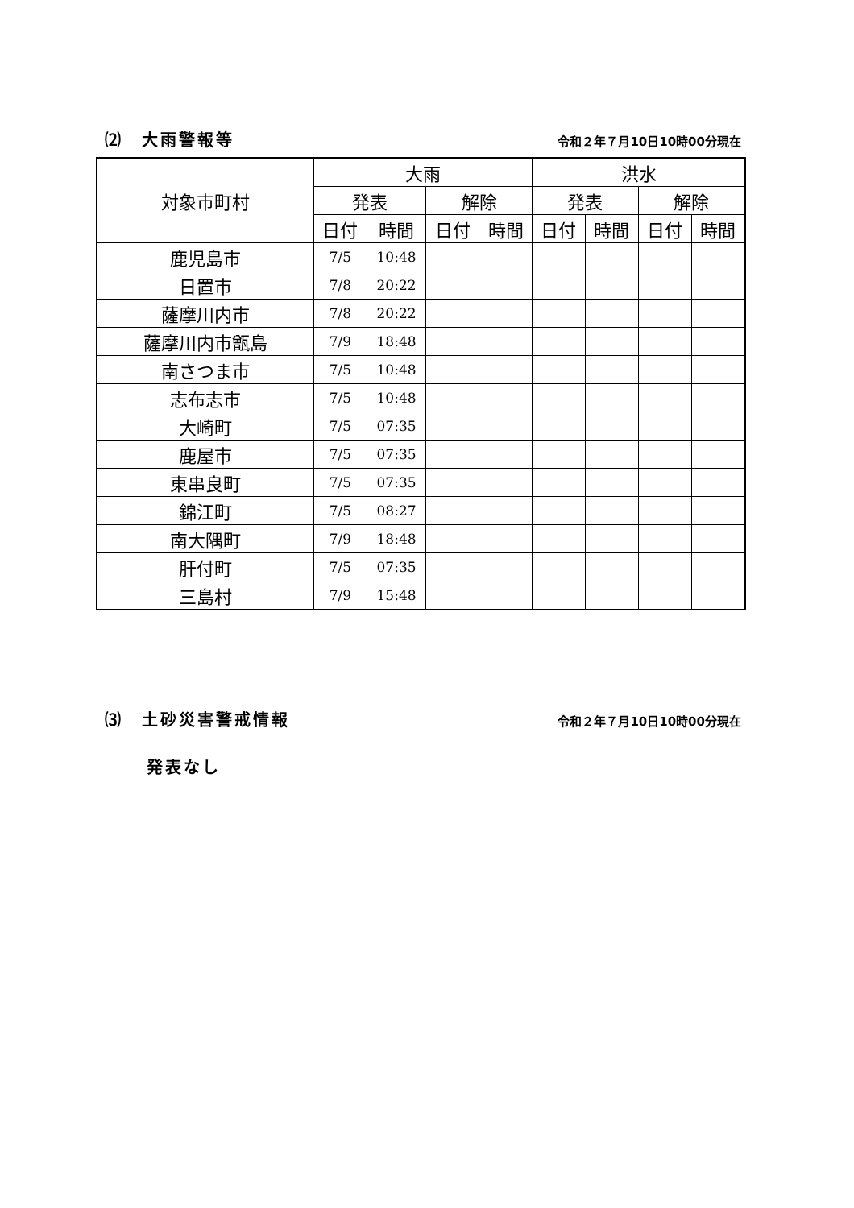⑵　大雨警報等 令和２年７月10日10時00分現在
| 対象市町村 | 大雨 | | | | 洪水 | | | |
| --- | --- | --- | --- | --- | --- | --- | --- | --- |
| | 発表 | | 解除 | | 発表 | | 解除 | |
| | 日付 | 時間 | 日付 | 時間 | 日付 | 時間 | 日付 | 時間 |
| 鹿児島市 | 7/5 | 10:48 | | | | | | |
| 日置市 | 7/8 | 20:22 | | | | | | |
| 薩摩川内市 | 7/8 | 20:22 | | | | | | |
| 薩摩川内市甑島 | 7/9 | 18:48 | | | | | | |
| 南さつま市 | 7/5 | 10:48 | | | | | | |
| 志布志市 | 7/5 | 10:48 | | | | | | |
| 大崎町 | 7/5 | 07:35 | | | | | | |
| 鹿屋市 | 7/5 | 07:35 | | | | | | |
| 東串良町 | 7/5 | 07:35 | | | | | | |
| 錦江町 | 7/5 | 08:27 | | | | | | |
| 南大隅町 | 7/9 | 18:48 | | | | | | |
| 肝付町 | 7/5 | 07:35 | | | | | | |
| 三島村 | 7/9 | 15:48 | | | | | | |
⑶　土砂災害警戒情報 令和２年７月10日10時00分現在
発表なし